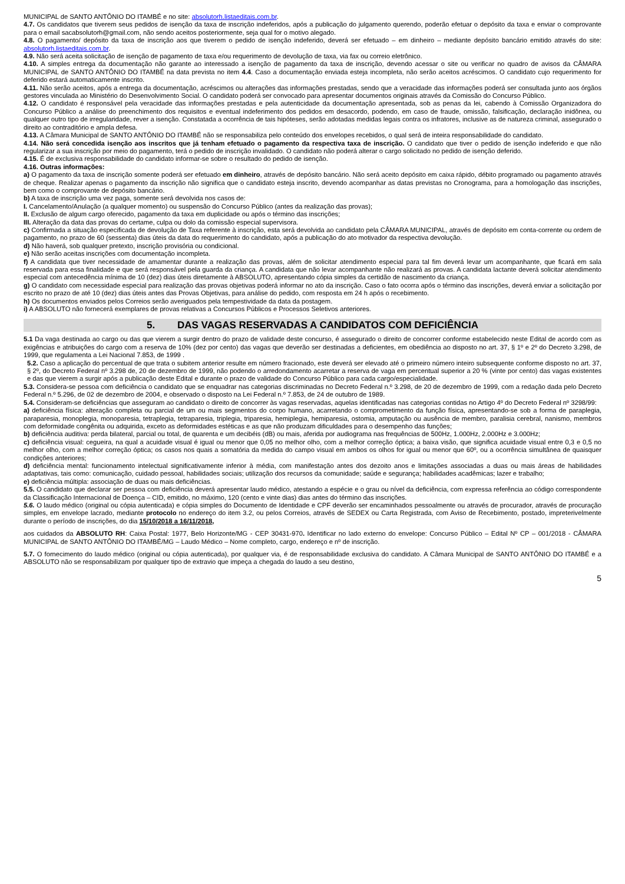MUNICIPAL de SANTO ANTÔNIO DO ITAMBÉ e no site: absolutorh.listaeditais.com.br.
4.7. Os candidatos que tiverem seus pedidos de isenção da taxa de inscrição indeferidos, após a publicação do julgamento querendo, poderão efetuar o depósito da taxa e enviar o comprovante para o email sacabsolutorh@gmail.com, não sendo aceitos posteriormente, seja qual for o motivo alegado.
4.8. O pagamento/ depósito da taxa de inscrição aos que tiverem o pedido de isenção indeferido, deverá ser efetuado – em dinheiro – mediante depósito bancário emitido através do site: absolutorh.listaeditais.com.br.
4.9. Não será aceita solicitação de isenção de pagamento de taxa e/ou requerimento de devolução de taxa, via fax ou correio eletrônico.
4.10. A simples entrega da documentação não garante ao interessado a isenção de pagamento da taxa de inscrição, devendo acessar o site ou verificar no quadro de avisos da CÂMARA MUNICIPAL de SANTO ANTÔNIO DO ITAMBÉ na data prevista no item 4.4. Caso a documentação enviada esteja incompleta, não serão aceitos acréscimos. O candidato cujo requerimento for deferido estará automaticamente inscrito.
4.11. Não serão aceitos, após a entrega da documentação, acréscimos ou alterações das informações prestadas, sendo que a veracidade das informações poderá ser consultada junto aos órgãos gestores vinculada ao Ministério do Desenvolvimento Social. O candidato poderá ser convocado para apresentar documentos originais através da Comissão do Concurso Público.
4.12. O candidato é responsável pela veracidade das informações prestadas e pela autenticidade da documentação apresentada, sob as penas da lei, cabendo à Comissão Organizadora do Concurso Público a análise do preenchimento dos requisitos e eventual indeferimento dos pedidos em desacordo, podendo, em caso de fraude, omissão, falsificação, declaração inidônea, ou qualquer outro tipo de irregularidade, rever a isenção. Constatada a ocorrência de tais hipóteses, serão adotadas medidas legais contra os infratores, inclusive as de natureza criminal, assegurado o direito ao contraditório e ampla defesa.
4.13. A Câmara Municipal de SANTO ANTÔNIO DO ITAMBÉ não se responsabiliza pelo conteúdo dos envelopes recebidos, o qual será de inteira responsabilidade do candidato.
4.14. Não será concedida isenção aos inscritos que já tenham efetuado o pagamento da respectiva taxa de inscrição. O candidato que tiver o pedido de isenção indeferido e que não regularizar a sua inscrição por meio do pagamento, terá o pedido de inscrição invalidado. O candidato não poderá alterar o cargo solicitado no pedido de isenção deferido.
4.15. É de exclusiva responsabilidade do candidato informar-se sobre o resultado do pedido de isenção.
4.16. Outras informações:
a) O pagamento da taxa de inscrição somente poderá ser efetuado em dinheiro, através de depósito bancário. Não será aceito depósito em caixa rápido, débito programado ou pagamento através de cheque. Realizar apenas o pagamento da inscrição não significa que o candidato esteja inscrito, devendo acompanhar as datas previstas no Cronograma, para a homologação das inscrições, bem como o comprovante de depósito bancário.
b) A taxa de inscrição uma vez paga, somente será devolvida nos casos de:
I. Cancelamento/Anulação (a qualquer momento) ou suspensão do Concurso Público (antes da realização das provas);
II. Exclusão de algum cargo oferecido, pagamento da taxa em duplicidade ou após o término das inscrições;
III. Alteração da data das provas do certame, culpa ou dolo da comissão especial supervisora.
c) Confirmada a situação especificada de devolução de Taxa referente à inscrição, esta será devolvida ao candidato pela CÂMARA MUNICIPAL, através de depósito em conta-corrente ou ordem de pagamento, no prazo de 60 (sessenta) dias úteis da data do requerimento do candidato, após a publicação do ato motivador da respectiva devolução.
d) Não haverá, sob qualquer pretexto, inscrição provisória ou condicional.
e) Não serão aceitas inscrições com documentação incompleta.
f) A candidata que tiver necessidade de amamentar durante a realização das provas, além de solicitar atendimento especial para tal fim deverá levar um acompanhante, que ficará em sala reservada para essa finalidade e que será responsável pela guarda da criança. A candidata que não levar acompanhante não realizará as provas. A candidata lactante deverá solicitar atendimento especial com antecedência mínima de 10 (dez) dias úteis diretamente à ABSOLUTO, apresentando cópia simples da certidão de nascimento da criança.
g) O candidato com necessidade especial para realização das provas objetivas poderá informar no ato da inscrição. Caso o fato ocorra após o término das inscrições, deverá enviar a solicitação por escrito no prazo de até 10 (dez) dias úteis antes das Provas Objetivas, para análise do pedido, com resposta em 24 h após o recebimento.
h) Os documentos enviados pelos Correios serão averiguados pela tempestividade da data da postagem.
i) A ABSOLUTO não fornecerá exemplares de provas relativas a Concursos Públicos e Processos Seletivos anteriores.
5. DAS VAGAS RESERVADAS A CANDIDATOS COM DEFICIÊNCIA
5.1 Da vaga destinada ao cargo ou das que vierem a surgir dentro do prazo de validade deste concurso, é assegurado o direito de concorrer conforme estabelecido neste Edital de acordo com as exigências e atribuições do cargo com a reserva de 10% (dez por cento) das vagas que deverão ser destinadas a deficientes, em obediência ao disposto no art. 37, § 1º e 2º do Decreto 3.298, de 1999, que regulamenta a Lei Nacional 7.853, de 1999 .
5.2. Caso a aplicação do percentual de que trata o subitem anterior resulte em número fracionado, este deverá ser elevado até o primeiro número inteiro subsequente conforme disposto no art. 37, § 2º, do Decreto Federal nº 3.298 de, 20 de dezembro de 1999, não podendo o arredondamento acarretar a reserva de vaga em percentual superior a 20 % (vinte por cento) das vagas existentes e das que vierem a surgir após a publicação deste Edital e durante o prazo de validade do Concurso Público para cada cargo/especialidade.
5.3. Considera-se pessoa com deficiência o candidato que se enquadrar nas categorias discriminadas no Decreto Federal n.º 3.298, de 20 de dezembro de 1999, com a redação dada pelo Decreto Federal n.º 5.296, de 02 de dezembro de 2004, e observado o disposto na Lei Federal n.º 7.853, de 24 de outubro de 1989.
5.4. Consideram-se deficiências que asseguram ao candidato o direito de concorrer às vagas reservadas, aquelas identificadas nas categorias contidas no Artigo 4º do Decreto Federal nº 3298/99:
a) deficiência física: alteração completa ou parcial de um ou mais segmentos do corpo humano, acarretando o comprometimento da função física, apresentando-se sob a forma de paraplegia, paraparesia, monoplegia, monoparesia, tetraplegia, tetraparesia, triplegia, triparesia, hemiplegia, hemiparesia, ostomia, amputação ou ausência de membro, paralisia cerebral, nanismo, membros com deformidade congênita ou adquirida, exceto as deformidades estéticas e as que não produzam dificuldades para o desempenho das funções;
b) deficiência auditiva: perda bilateral, parcial ou total, de quarenta e um decibéis (dB) ou mais, aferida por audiograma nas frequências de 500Hz, 1.000Hz, 2.000Hz e 3.000Hz;
c) deficiência visual: cegueira, na qual a acuidade visual é igual ou menor que 0,05 no melhor olho, com a melhor correção óptica; a baixa visão, que significa acuidade visual entre 0,3 e 0,5 no melhor olho, com a melhor correção óptica; os casos nos quais a somatória da medida do campo visual em ambos os olhos for igual ou menor que 60º, ou a ocorrência simultânea de quaisquer condições anteriores;
d) deficiência mental: funcionamento intelectual significativamente inferior à média, com manifestação antes dos dezoito anos e limitações associadas a duas ou mais áreas de habilidades adaptativas, tais como: comunicação, cuidado pessoal, habilidades sociais; utilização dos recursos da comunidade; saúde e segurança; habilidades acadêmicas; lazer e trabalho;
e) deficiência múltipla: associação de duas ou mais deficiências.
5.5. O candidato que declarar ser pessoa com deficiência deverá apresentar laudo médico, atestando a espécie e o grau ou nível da deficiência, com expressa referência ao código correspondente da Classificação Internacional de Doença – CID, emitido, no máximo, 120 (cento e vinte dias) dias antes do término das inscrições.
5.6. O laudo médico (original ou cópia autenticada) e cópia simples do Documento de Identidade e CPF deverão ser encaminhados pessoalmente ou através de procurador, através de procuração simples, em envelope lacrado, mediante protocolo no endereço do item 3.2, ou pelos Correios, através de SEDEX ou Carta Registrada, com Aviso de Recebimento, postado, impreterivelmente durante o período de inscrições, do dia 15/10/2018 a 16/11/2018,
aos cuidados da ABSOLUTO RH: Caixa Postal: 1977, Belo Horizonte/MG - CEP 30431-970. Identificar no lado externo do envelope: Concurso Público – Edital Nº CP – 001/2018 - CÂMARA MUNICIPAL de SANTO ANTÔNIO DO ITAMBÉ/MG – Laudo Médico – Nome completo, cargo, endereço e nº de inscrição.
5.7. O fornecimento do laudo médico (original ou cópia autenticada), por qualquer via, é de responsabilidade exclusiva do candidato. A Câmara Municipal de SANTO ANTÔNIO DO ITAMBÉ e a ABSOLUTO não se responsabilizam por qualquer tipo de extravio que impeça a chegada do laudo a seu destino,
5